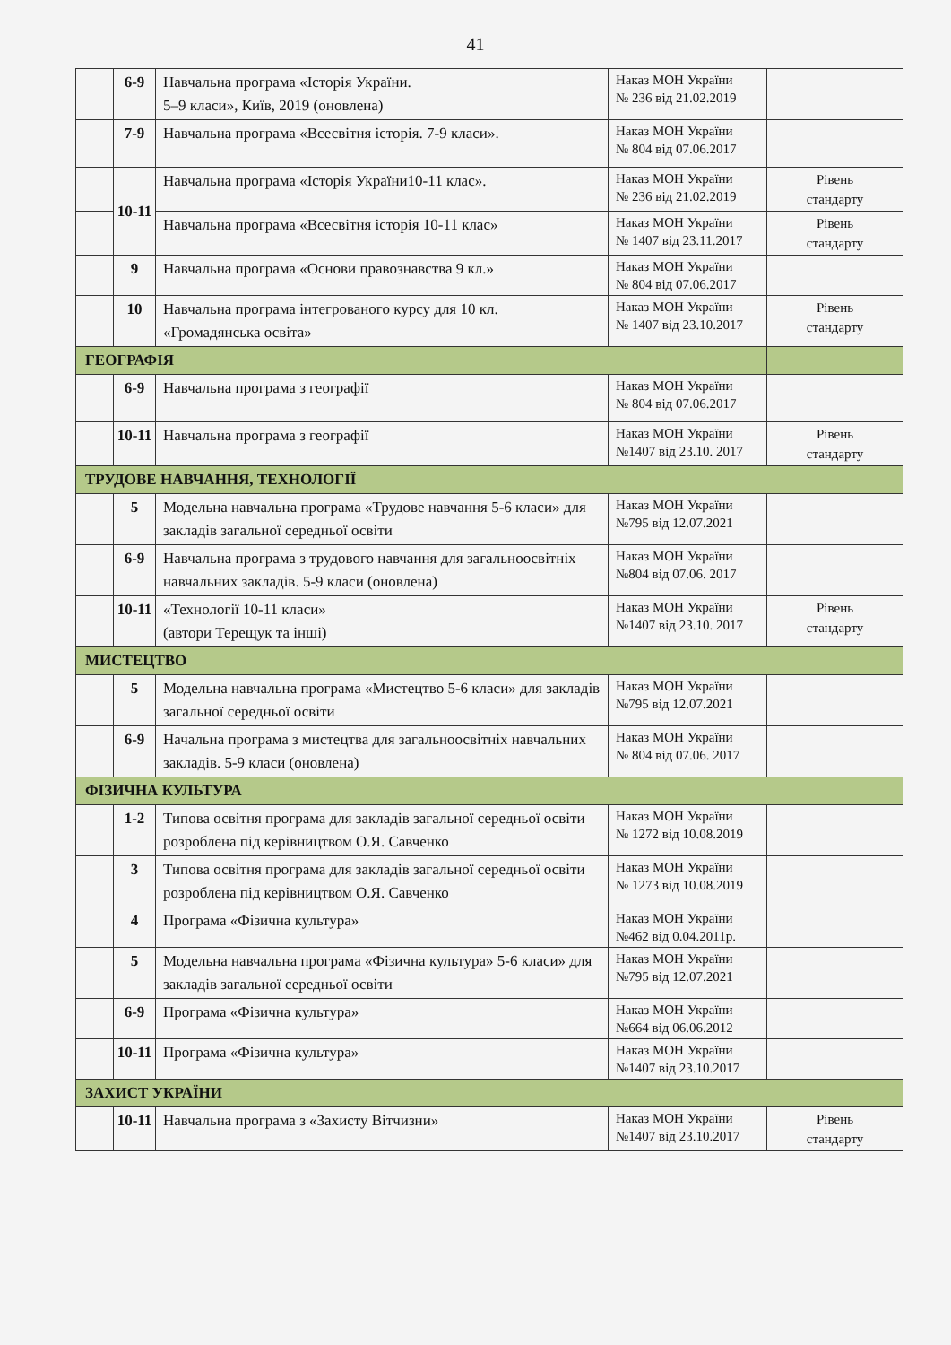41
| | 6-9 | Навчальна програма «Історія України. 5–9 класи», Київ, 2019 (оновлена) | Наказ МОН України № 236 від 21.02.2019 | |
| | 7-9 | Навчальна програма «Всесвітня історія. 7-9 класи». | Наказ МОН України № 804 від 07.06.2017 | |
| | 10-11 | Навчальна програма «Історія України10-11 клас». | Наказ МОН України № 236 від 21.02.2019 | Рівень стандарту |
| | | Навчальна програма «Всесвітня історія 10-11 клас» | Наказ МОН України № 1407 від 23.11.2017 | Рівень стандарту |
| | 9 | Навчальна програма «Основи правознавства 9 кл.» | Наказ МОН України № 804 від 07.06.2017 | |
| | 10 | Навчальна програма інтегрованого курсу для 10 кл. «Громадянська освіта» | Наказ МОН України № 1407 від 23.10.2017 | Рівень стандарту |
| ГЕОГРАФІЯ | | | | |
| | 6-9 | Навчальна програма з географії | Наказ МОН України № 804 від 07.06.2017 | |
| | 10-11 | Навчальна програма з географії | Наказ МОН України №1407 від 23.10. 2017 | Рівень стандарту |
| ТРУДОВЕ НАВЧАННЯ, ТЕХНОЛОГІЇ | | | | |
| | 5 | Модельна навчальна програма «Трудове навчання 5-6 класи» для закладів загальної середньої освіти | Наказ МОН України №795 від 12.07.2021 | |
| | 6-9 | Навчальна програма з трудового навчання для загальноосвітніх навчальних закладів. 5-9 класи (оновлена) | Наказ МОН України №804 від 07.06. 2017 | |
| | 10-11 | «Технології 10-11 класи» (автори Терещук та інші) | Наказ МОН України №1407 від 23.10. 2017 | Рівень стандарту |
| МИСТЕЦТВО | | | | |
| | 5 | Модельна навчальна програма «Мистецтво 5-6 класи» для закладів загальної середньої освіти | Наказ МОН України №795 від 12.07.2021 | |
| | 6-9 | Начальна програма з мистецтва для загальноосвітніх навчальних закладів. 5-9 класи (оновлена) | Наказ МОН України № 804 від 07.06. 2017 | |
| ФІЗИЧНА КУЛЬТУРА | | | | |
| | 1-2 | Типова освітня програма для закладів загальної середньої освіти розроблена під керівництвом О.Я. Савченко | Наказ МОН України № 1272 від 10.08.2019 | |
| | 3 | Типова освітня програма для закладів загальної середньої освіти розроблена під керівництвом О.Я. Савченко | Наказ МОН України № 1273 від 10.08.2019 | |
| | 4 | Програма «Фізична культура» | Наказ МОН України №462 від 0.04.2011р. | |
| | 5 | Модельна навчальна програма «Фізична культура» 5-6 класи» для закладів загальної середньої освіти | Наказ МОН України №795 від 12.07.2021 | |
| | 6-9 | Програма «Фізична культура» | Наказ МОН України №664 від 06.06.2012 | |
| | 10-11 | Програма «Фізична культура» | Наказ МОН України №1407 від 23.10.2017 | |
| ЗАХИСТ УКРАЇНИ | | | | |
| | 10-11 | Навчальна програма з «Захисту Вітчизни» | Наказ МОН України №1407 від 23.10.2017 | Рівень стандарту |